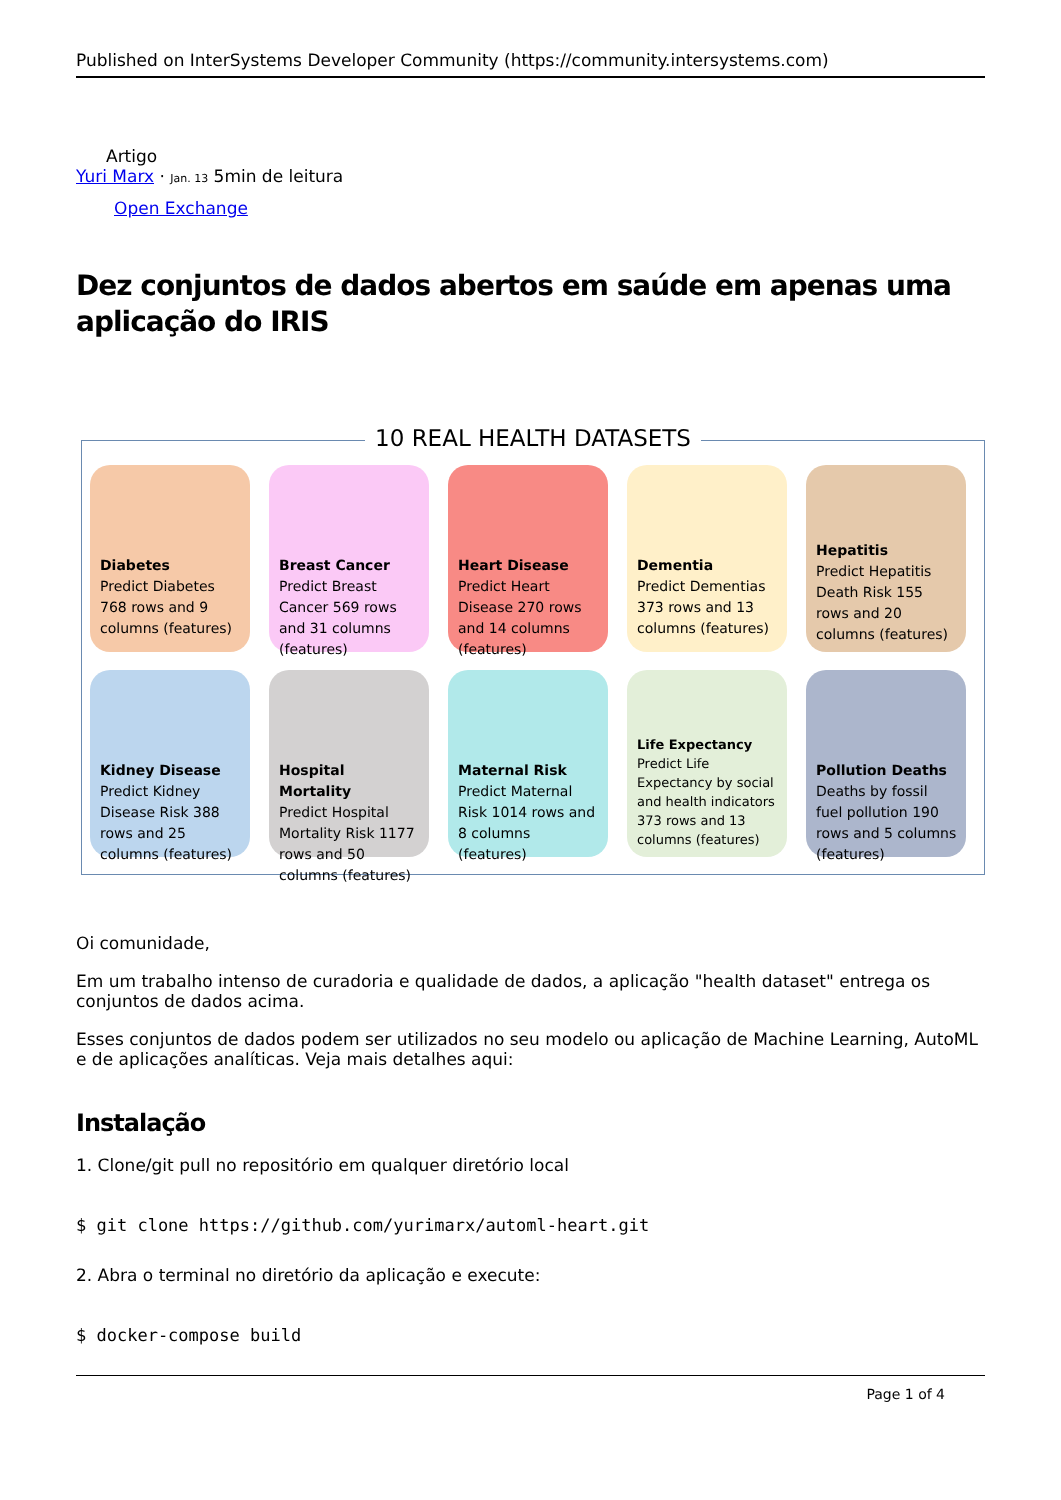Published on InterSystems Developer Community (https://community.intersystems.com)
Artigo
Yuri Marx · Jan. 13 5min de leitura
Open Exchange
Dez conjuntos de dados abertos em saúde em apenas uma aplicação do IRIS
10 REAL HEALTH DATASETS
Diabetes
Predict Diabetes 768 rows and 9 columns (features)
Breast Cancer
Predict Breast Cancer 569 rows and 31 columns (features)
Heart Disease
Predict Heart Disease 270 rows and 14 columns (features)
Dementia
Predict Dementias 373 rows and 13 columns (features)
Hepatitis
Predict Hepatitis Death Risk 155 rows and 20 columns (features)
Kidney Disease
Predict Kidney Disease Risk 388 rows and 25 columns (features)
Hospital Mortality
Predict Hospital Mortality Risk 1177 rows and 50 columns (features)
Maternal Risk
Predict Maternal Risk 1014 rows and 8 columns (features)
Life Expectancy
Predict Life Expectancy by social and health indicators 373 rows and 13 columns (features)
Pollution Deaths
Deaths by fossil fuel pollution 190 rows and 5 columns (features)
Oi comunidade,
Em um trabalho intenso de curadoria e qualidade de dados, a aplicação "health dataset" entrega os conjuntos de dados acima.
Esses conjuntos de dados podem ser utilizados no seu modelo ou aplicação de Machine Learning, AutoML e de aplicações analíticas. Veja mais detalhes aqui:
Instalação
1. Clone/git pull no repositório em qualquer diretório local
$ git clone https://github.com/yurimarx/automl-heart.git
2. Abra o terminal no diretório da aplicação e execute:
$ docker-compose build
Page 1 of 4